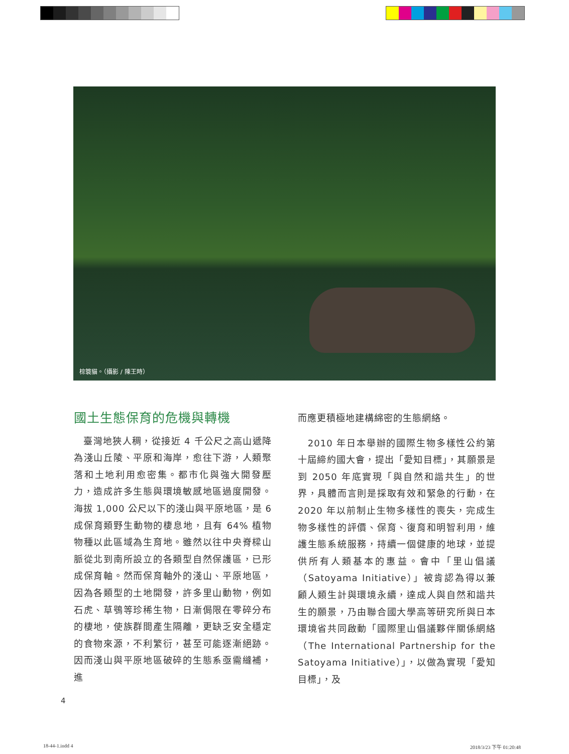棕簑貓。（攝影 / 陳王時）
國土生態保育的危機與轉機
　臺灣地狹人稠，從接近 4 千公尺之高山遞降為淺山丘陵、平原和海岸，愈往下游，人類聚落和土地利用愈密集。都市化與強大開發壓力，造成許多生態與環境敏感地區過度開發。海拔 1,000 公尺以下的淺山與平原地區，是 6 成保育類野生動物的棲息地，且有 64% 植物物種以此區域為生育地。雖然以往中央脊樑山脈從北到南所設立的各類型自然保護區，已形成保育軸。然而保育軸外的淺山、平原地區，因為各類型的土地開發，許多里山動物，例如石虎、草鴞等珍稀生物，日漸侷限在零碎分布的棲地，使族群間產生隔離，更缺乏安全穩定的食物來源，不利繁衍，甚至可能逐漸絕跡。因而淺山與平原地區破碎的生態系亟需縫補，進
而應更積極地建構綿密的生態網絡。
　2010 年日本舉辦的國際生物多樣性公約第十屆締約國大會，提出「愛知目標」，其願景是到 2050 年底實現「與自然和諧共生」的世界，具體而言則是採取有效和緊急的行動，在 2020 年以前制止生物多樣性的喪失，完成生物多樣性的評價、保育、復育和明智利用，維護生態系統服務，持續一個健康的地球，並提供所有人類基本的惠益。會中「里山倡議（Satoyama Initiative）」被肯認為得以兼顧人類生計與環境永續，達成人與自然和諧共生的願景，乃由聯合國大學高等研究所與日本環境省共同啟動「國際里山倡議夥伴關係網絡（The International Partnership for the Satoyama Initiative）」，以做為實現「愛知目標」，及
4
18-44-1.indd 4 2018/3/23 下午 01:20:48